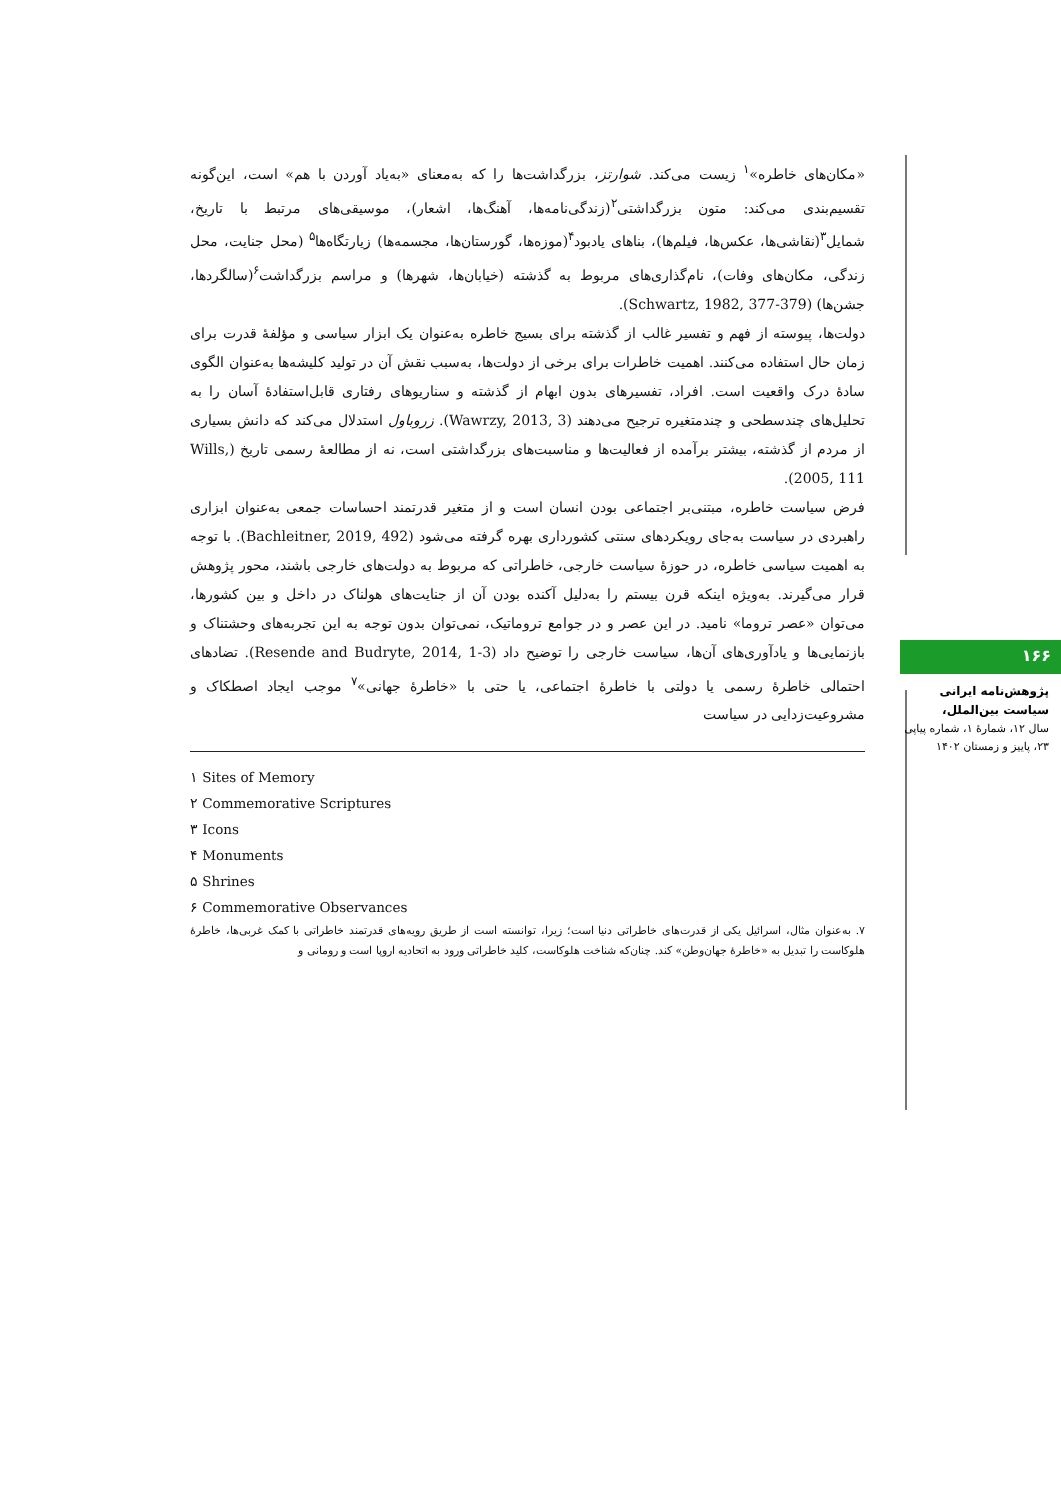«مکان‌های خاطره»<sup>۱</sup> زیست می‌کند. شوارتز، بزرگداشت‌ها را که به‌معنای «به‌یاد آوردن با هم» است، این‌گونه تقسیم‌بندی می‌کند: متون بزرگداشتی<sup>۲</sup>(زندگی‌نامه‌ها، آهنگ‌ها، اشعار)، موسیقی‌های مرتبط با تاریخ، شمایل<sup>۳</sup>(نقاشی‌ها، عکس‌ها، فیلم‌ها)، بناهای یادبود<sup>۴</sup>(موزه‌ها، گورستان‌ها، مجسمه‌ها) زیارتگاه‌ها<sup>۵</sup> (محل جنایت، محل زندگی، مکان‌های وفات)، نام‌گذاری‌های مربوط به گذشته (خیابان‌ها، شهرها) و مراسم بزرگداشت<sup>۶</sup>(سالگردها، جشن‌ها) (Schwartz, 1982, 377-379).
دولت‌ها، پیوسته از فهم و تفسیر غالب از گذشته برای بسیج خاطره به‌عنوان یک ابزار سیاسی و مؤلفهٔ قدرت برای زمان حال استفاده می‌کنند. اهمیت خاطرات برای برخی از دولت‌ها، به‌سبب نقش آن در تولید کلیشه‌ها به‌عنوان الگوی سادهٔ درک واقعیت است. افراد، تفسیرهای بدون ابهام از گذشته و سناریوهای رفتاری قابل‌استفادهٔ آسان را به تحلیل‌های چندسطحی و چندمتغیره ترجیح می‌دهند (Wawrzy, 2013, 3). زروباول استدلال می‌کند که دانش بسیاری از مردم از گذشته، بیشتر برآمده از فعالیت‌ها و مناسبت‌های بزرگداشتی است، نه از مطالعهٔ رسمی تاریخ (Wills, 2005, 111).
فرض سیاست خاطره، مبتنی‌بر اجتماعی بودن انسان است و از متغیر قدرتمند احساسات جمعی به‌عنوان ابزاری راهبردی در سیاست به‌جای رویکردهای سنتی کشورداری بهره گرفته می‌شود (Bachleitner, 2019, 492). با توجه به اهمیت سیاسی خاطره، در حوزهٔ سیاست خارجی، خاطراتی که مربوط به دولت‌های خارجی باشند، محور پژوهش قرار می‌گیرند. به‌ویژه اینکه قرن بیستم را به‌دلیل آکنده بودن آن از جنایت‌های هولناک در داخل و بین کشورها، می‌توان «عصر تروما» نامید. در این عصر و در جوامع تروماتیک، نمی‌توان بدون توجه به این تجربه‌های وحشتناک و بازنمایی‌ها و یادآوری‌های آن‌ها، سیاست خارجی را توضیح داد (Resende and Budryte, 2014, 1-3). تضادهای احتمالی خاطرهٔ رسمی یا دولتی با خاطرهٔ اجتماعی، یا حتی با «خاطرهٔ جهانی»<sup>۷</sup> موجب ایجاد اصطکاک و مشروعیت‌زدایی در سیاست
۱ Sites of Memory
۲ Commemorative Scriptures
۳ Icons
۴ Monuments
۵ Shrines
۶ Commemorative Observances
۷. به‌عنوان مثال، اسرائیل یکی از قدرت‌های خاطراتی دنیا است؛ زیرا، توانسته است از طریق رویه‌های قدرتمند خاطراتی با کمک غربی‌ها، خاطرهٔ هلوکاست را تبدیل به «خاطرهٔ جهان‌وطن» کند. چنان‌که شناخت هلوکاست، کلید خاطراتی ورود به اتحادیه اروپا است و رومانی و
۱۶۶
پژوهش‌نامه ایرانی
سیاست بین‌الملل،
سال ۱۲، شمارهٔ ۱، شماره پیاپی ۲۳، پاییز و زمستان ۱۴۰۲